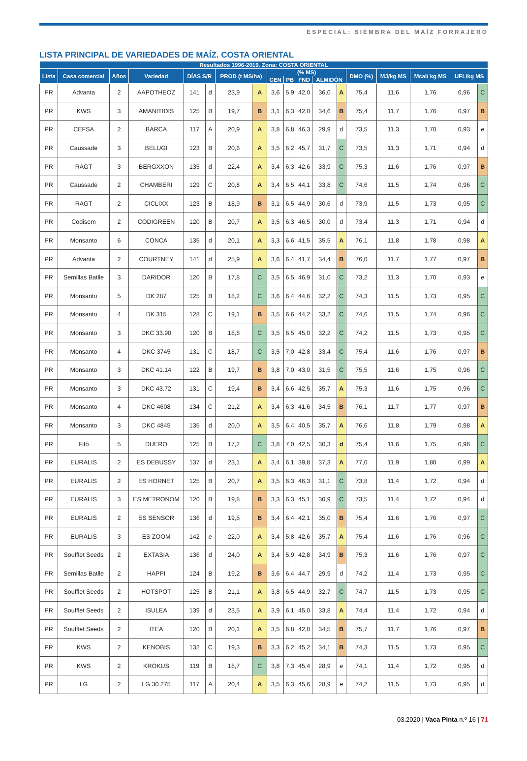ESPECIAL: SIEMBRA DEL MAÍZ FORRAJERO
LISTA PRINCIPAL DE VARIEDADES DE MAÍZ. COSTA ORIENTAL
| Resultados 1996-2019. Zona: COSTA ORIENTAL | | | | | | | | | | | | | | | | | |
| --- | --- | --- | --- | --- | --- | --- | --- | --- | --- | --- | --- | --- | --- | --- | --- | --- | --- |
| Lista | Casa comercial | Años | Variedad | DÍAS S/R | | PROD (t MS/ha) | | (% MS) | | | | | DMO (%) | MJ/kg MS | Mcal/ kg MS | UFL/kg MS | |
| | | | | | | | | CEN | PB | FND | ALMIDÓN | | | | | | |
| PR | Advanta | 2 | AAPOTHEOZ | 141 | d | 23,9 | A | 3,6 | 5,9 | 42,0 | 36,0 | A | 75,4 | 11,6 | 1,76 | 0,96 | C |
| PR | KWS | 3 | AMANITIDIS | 125 | B | 19,7 | B | 3,1 | 6,3 | 42,0 | 34,6 | B | 75,4 | 11,7 | 1,76 | 0,97 | B |
| PR | CEFSA | 2 | BARCA | 117 | A | 20,9 | A | 3,8 | 6,8 | 46,3 | 29,9 | d | 73,5 | 11,3 | 1,70 | 0,93 | e |
| PR | Caussade | 3 | BELUGI | 123 | B | 20,6 | A | 3,5 | 6,2 | 45,7 | 31,7 | C | 73,5 | 11,3 | 1,71 | 0,94 | d |
| PR | RAGT | 3 | BERGXXON | 135 | d | 22,4 | A | 3,4 | 6,3 | 42,6 | 33,9 | C | 75,3 | 11,6 | 1,76 | 0,97 | B |
| PR | Caussade | 2 | CHAMBERI | 129 | C | 20,8 | A | 3,4 | 6,5 | 44,1 | 33,8 | C | 74,6 | 11,5 | 1,74 | 0,96 | C |
| PR | RAGT | 2 | CICLIXX | 123 | B | 18,9 | B | 3,1 | 6,5 | 44,9 | 30,6 | d | 73,9 | 11,5 | 1,73 | 0,95 | C |
| PR | Codisem | 2 | CODIGREEN | 120 | B | 20,7 | A | 3,5 | 6,3 | 46,5 | 30,0 | d | 73,4 | 11,3 | 1,71 | 0,94 | d |
| PR | Monsanto | 6 | CONCA | 135 | d | 20,1 | A | 3,3 | 6,6 | 41,5 | 35,5 | A | 76,1 | 11,8 | 1,78 | 0,98 | A |
| PR | Advanta | 2 | COURTNEY | 141 | d | 25,9 | A | 3,6 | 6,4 | 41,7 | 34,4 | B | 76,0 | 11,7 | 1,77 | 0,97 | B |
| PR | Semillas Batlle | 3 | DARIDOR | 120 | B | 17,8 | C | 3,5 | 6,5 | 46,9 | 31,0 | C | 73,2 | 11,3 | 1,70 | 0,93 | e |
| PR | Monsanto | 5 | DK 287 | 125 | B | 18,2 | C | 3,6 | 6,4 | 44,6 | 32,2 | C | 74,3 | 11,5 | 1,73 | 0,95 | C |
| PR | Monsanto | 4 | DK 315 | 128 | C | 19,1 | B | 3,5 | 6,6 | 44,2 | 33,2 | C | 74,6 | 11,5 | 1,74 | 0,96 | C |
| PR | Monsanto | 3 | DKC 33.90 | 120 | B | 18,8 | C | 3,5 | 6,5 | 45,0 | 32,2 | C | 74,2 | 11,5 | 1,73 | 0,95 | C |
| PR | Monsanto | 4 | DKC 3745 | 131 | C | 18,7 | C | 3,5 | 7,0 | 42,8 | 33,4 | C | 75,4 | 11,6 | 1,76 | 0,97 | B |
| PR | Monsanto | 3 | DKC 41.14 | 122 | B | 19,7 | B | 3,8 | 7,0 | 43,0 | 31,5 | C | 75,5 | 11,6 | 1,75 | 0,96 | C |
| PR | Monsanto | 3 | DKC 43.72 | 131 | C | 19,4 | B | 3,4 | 6,6 | 42,5 | 35,7 | A | 75,3 | 11,6 | 1,75 | 0,96 | C |
| PR | Monsanto | 4 | DKC 4608 | 134 | C | 21,2 | A | 3,4 | 6,3 | 41,6 | 34,5 | B | 76,1 | 11,7 | 1,77 | 0,97 | B |
| PR | Monsanto | 3 | DKC 4845 | 135 | d | 20,0 | A | 3,5 | 6,4 | 40,5 | 35,7 | A | 76,6 | 11,8 | 1,79 | 0,98 | A |
| PR | Fitó | 5 | DUERO | 125 | B | 17,2 | C | 3,8 | 7,0 | 42,5 | 30,3 | d | 75,4 | 11,6 | 1,75 | 0,96 | C |
| PR | EURALIS | 2 | ES DEBUSSY | 137 | d | 23,1 | A | 3,4 | 6,1 | 39,8 | 37,3 | A | 77,0 | 11,9 | 1,80 | 0,99 | A |
| PR | EURALIS | 2 | ES HORNET | 125 | B | 20,7 | A | 3,5 | 6,3 | 46,3 | 31,1 | C | 73,8 | 11,4 | 1,72 | 0,94 | d |
| PR | EURALIS | 3 | ES METRONOM | 120 | B | 19,8 | B | 3,3 | 6,3 | 45,1 | 30,9 | C | 73,5 | 11,4 | 1,72 | 0,94 | d |
| PR | EURALIS | 2 | ES SENSOR | 136 | d | 19,5 | B | 3,4 | 6,4 | 42,1 | 35,0 | B | 75,4 | 11,6 | 1,76 | 0,97 | C |
| PR | EURALIS | 3 | ES ZOOM | 142 | e | 22,0 | A | 3,4 | 5,8 | 42,6 | 35,7 | A | 75,4 | 11,6 | 1,76 | 0,96 | C |
| PR | Soufflet Seeds | 2 | EXTASIA | 136 | d | 24,0 | A | 3,4 | 5,9 | 42,8 | 34,9 | B | 75,3 | 11,6 | 1,76 | 0,97 | C |
| PR | Semillas Batlle | 2 | HAPPI | 124 | B | 19,2 | B | 3,6 | 6,4 | 44,7 | 29,9 | d | 74,2 | 11,4 | 1,73 | 0,95 | C |
| PR | Soufflet Seeds | 2 | HOTSPOT | 125 | B | 21,1 | A | 3,8 | 6,5 | 44,9 | 32,7 | C | 74,7 | 11,5 | 1,73 | 0,95 | C |
| PR | Soufflet Seeds | 2 | ISULEA | 139 | d | 23,5 | A | 3,9 | 6,1 | 45,0 | 33,8 | A | 74,4 | 11,4 | 1,72 | 0,94 | d |
| PR | Soufflet Seeds | 2 | ITEA | 120 | B | 20,1 | A | 3,5 | 6,8 | 42,0 | 34,5 | B | 75,7 | 11,7 | 1,76 | 0,97 | B |
| PR | KWS | 2 | KENOBIS | 132 | C | 19,3 | B | 3,3 | 6,2 | 45,2 | 34,1 | B | 74,3 | 11,5 | 1,73 | 0,95 | C |
| PR | KWS | 2 | KROKUS | 119 | B | 18,7 | C | 3,8 | 7,3 | 45,4 | 28,9 | e | 74,1 | 11,4 | 1,72 | 0,95 | d |
| PR | LG | 2 | LG 30.275 | 117 | A | 20,4 | A | 3,5 | 6,3 | 45,6 | 28,9 | e | 74,2 | 11,5 | 1,73 | 0,95 | d |
03.2020 | Vaca Pinta n.º 16 | 71